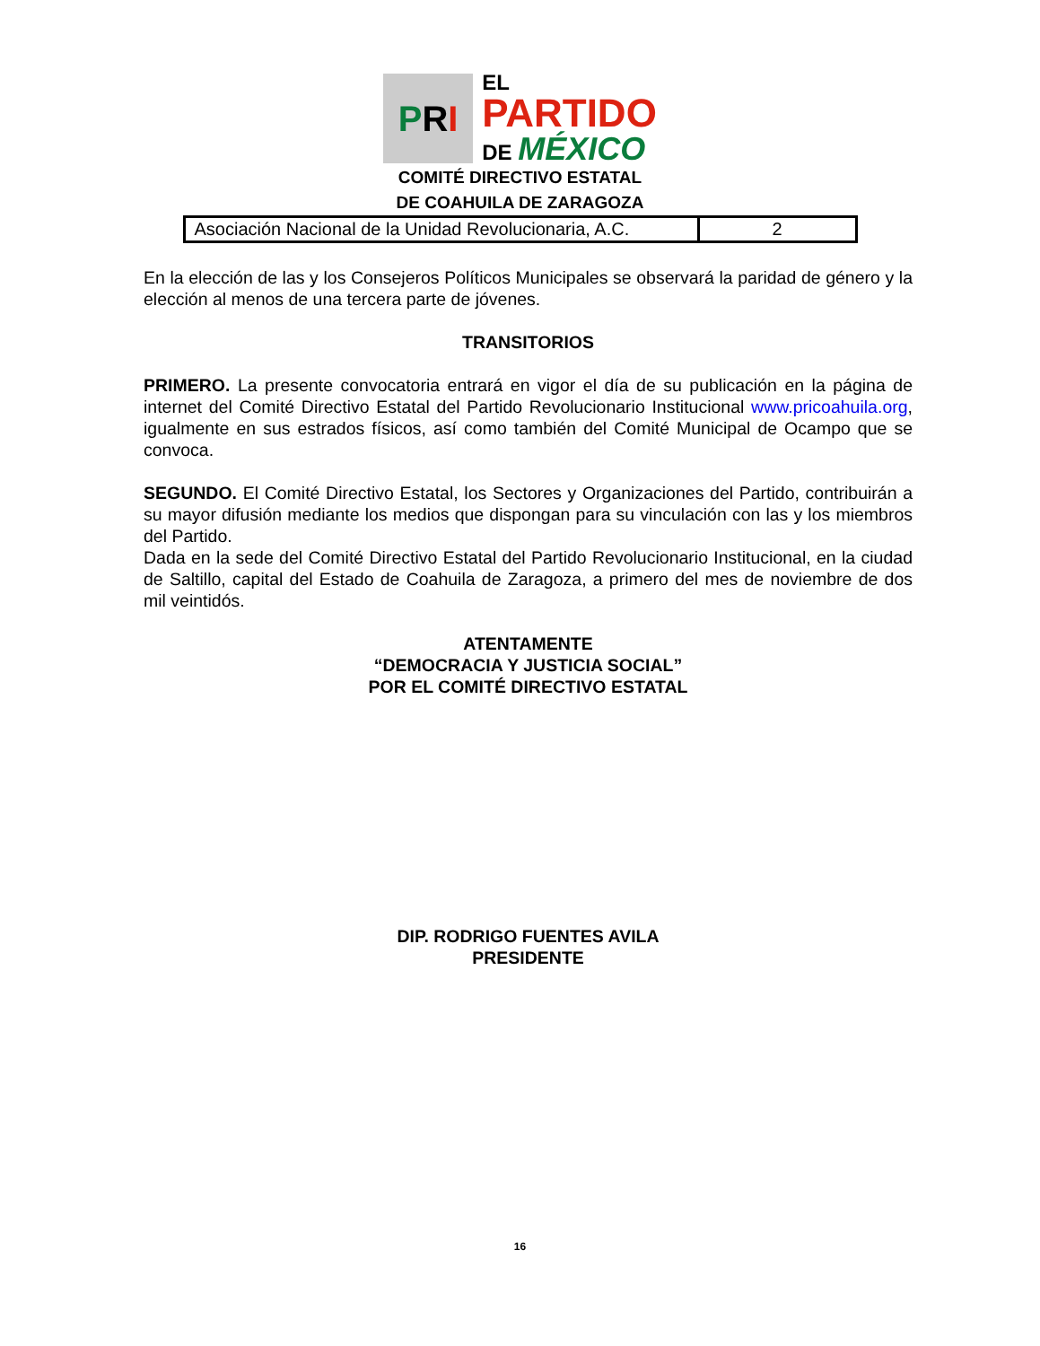P R I
EL
PARTIDO
DE MÉXICO
COMITÉ DIRECTIVO ESTATAL
DE COAHUILA DE ZARAGOZA
| Asociación Nacional de la Unidad Revolucionaria, A.C. | 2 |
En la elección de las y los Consejeros Políticos Municipales se observará la paridad de género y la elección al menos de una tercera parte de jóvenes.
TRANSITORIOS
PRIMERO. La presente convocatoria entrará en vigor el día de su publicación en la página de internet del Comité Directivo Estatal del Partido Revolucionario Institucional www.pricoahuila.org, igualmente en sus estrados físicos, así como también del Comité Municipal de Ocampo que se convoca.
SEGUNDO. El Comité Directivo Estatal, los Sectores y Organizaciones del Partido, contribuirán a su mayor difusión mediante los medios que dispongan para su vinculación con las y los miembros del Partido.
Dada en la sede del Comité Directivo Estatal del Partido Revolucionario Institucional, en la ciudad de Saltillo, capital del Estado de Coahuila de Zaragoza, a primero del mes de noviembre de dos mil veintidós.
ATENTAMENTE
“DEMOCRACIA Y JUSTICIA SOCIAL”
POR EL COMITÉ DIRECTIVO ESTATAL
DIP. RODRIGO FUENTES AVILA
PRESIDENTE
16